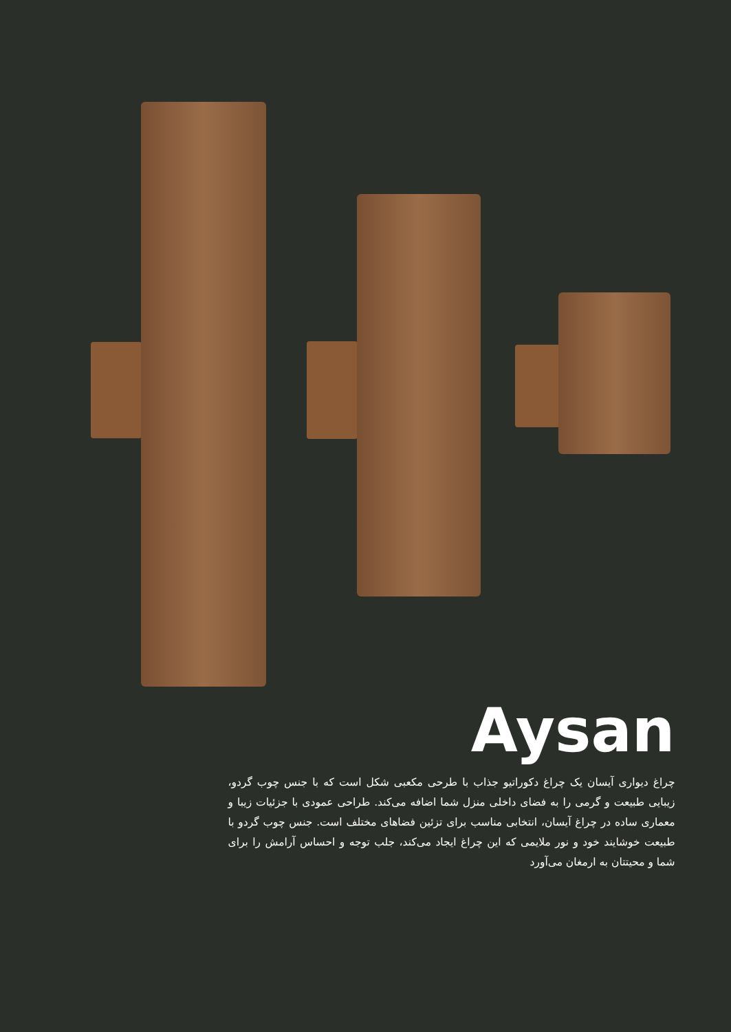Aysan
چراغ دیواری آیسان یک چراغ دکوراتیو جذاب با طرحی مکعبی شکل است که با جنس چوب گردو، زیبایی طبیعت و گرمی را به فضای داخلی منزل شما اضافه می‌کند. طراحی عمودی با جزئیات زیبا و معماری ساده در چراغ آیسان، انتخابی مناسب برای تزئین فضاهای مختلف است. جنس چوب گردو با طبیعت خوشایند خود و نور ملایمی که این چراغ ایجاد می‌کند، جلب توجه و احساس آرامش را برای شما و محیتتان به ارمغان می‌آورد